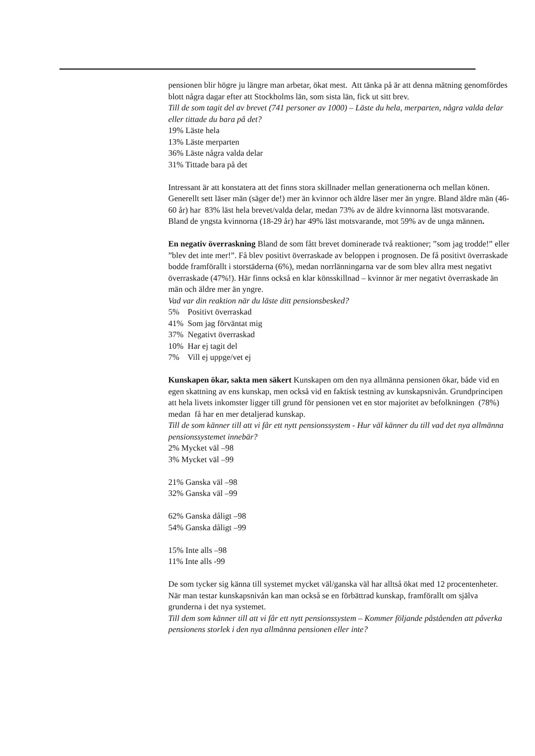pensionen blir högre ju längre man arbetar, ökat mest. Att tänka på är att denna mätning genomfördes blott några dagar efter att Stockholms län, som sista län, fick ut sitt brev.
Till de som tagit del av brevet (741 personer av 1000) – Läste du hela, merparten, några valda delar eller tittade du bara på det?
19% Läste hela
13% Läste merparten
36% Läste några valda delar
31% Tittade bara på det
Intressant är att konstatera att det finns stora skillnader mellan generationerna och mellan könen. Generellt sett läser män (säger de!) mer än kvinnor och äldre läser mer än yngre. Bland äldre män (46-60 år) har 83% läst hela brevet/valda delar, medan 73% av de äldre kvinnorna läst motsvarande. Bland de yngsta kvinnorna (18-29 år) har 49% läst motsvarande, mot 59% av de unga männen.
En negativ överraskning Bland de som fått brevet dominerade två reaktioner; ”som jag trodde!” eller ”blev det inte mer!”. Få blev positivt överraskade av beloppen i prognosen. De få positivt överraskade bodde framförallt i storstäderna (6%), medan norrlänningarna var de som blev allra mest negativt överraskade (47%!). Här finns också en klar könsskillnad – kvinnor är mer negativt överraskade än män och äldre mer än yngre.
Vad var din reaktion när du läste ditt pensionsbesked?
5% Positivt överraskad
41% Som jag förväntat mig
37% Negativt överraskad
10% Har ej tagit del
7% Vill ej uppge/vet ej
Kunskapen ökar, sakta men säkert Kunskapen om den nya allmänna pensionen ökar, både vid en egen skattning av ens kunskap, men också vid en faktisk testning av kunskapsnivån. Grundprincipen att hela livets inkomster ligger till grund för pensionen vet en stor majoritet av befolkningen (78%) medan få har en mer detaljerad kunskap.
Till de som känner till att vi får ett nytt pensionssystem - Hur väl känner du till vad det nya allmänna pensionssystemet innebär?
2% Mycket väl –98
3% Mycket väl –99
21% Ganska väl –98
32% Ganska väl –99
62% Ganska dåligt –98
54% Ganska dåligt –99
15% Inte alls –98
11% Inte alls -99
De som tycker sig känna till systemet mycket väl/ganska väl har alltså ökat med 12 procentenheter. När man testar kunskapsnivån kan man också se en förbättrad kunskap, framförallt om själva grunderna i det nya systemet.
Till dem som känner till att vi får ett nytt pensionssystem – Kommer följande påståenden att påverka pensionens storlek i den nya allmänna pensionen eller inte?